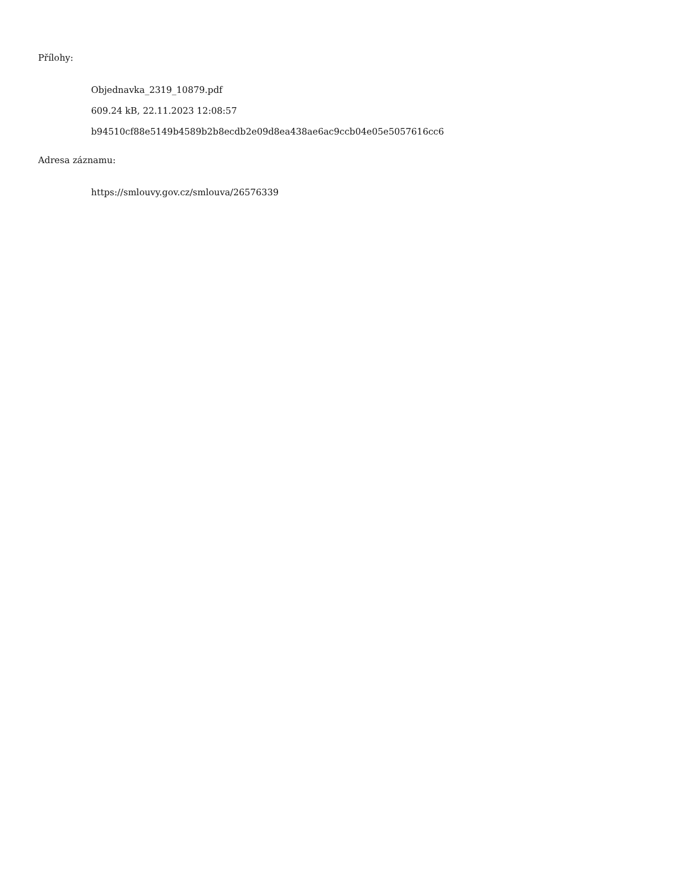Přílohy:
Objednavka_2319_10879.pdf
609.24 kB, 22.11.2023 12:08:57
b94510cf88e5149b4589b2b8ecdb2e09d8ea438ae6ac9ccb04e05e5057616cc6
Adresa záznamu:
https://smlouvy.gov.cz/smlouva/26576339